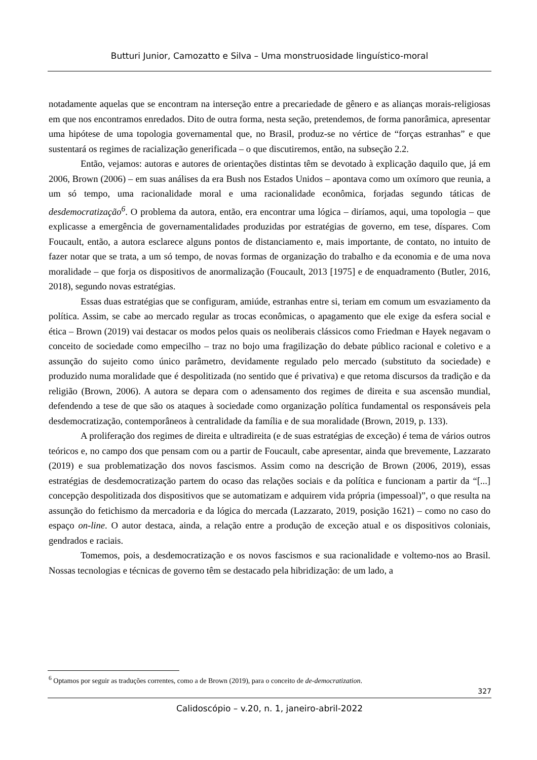Butturi Junior, Camozatto e Silva – Uma monstruosidade linguístico-moral
notadamente aquelas que se encontram na interseção entre a precariedade de gênero e as alianças morais-religiosas em que nos encontramos enredados. Dito de outra forma, nesta seção, pretendemos, de forma panorâmica, apresentar uma hipótese de uma topologia governamental que, no Brasil, produz-se no vértice de “forças estranhas” e que sustentará os regimes de racialização generificada – o que discutiremos, então, na subseção 2.2.
Então, vejamos: autoras e autores de orientações distintas têm se devotado à explicação daquilo que, já em 2006, Brown (2006) – em suas análises da era Bush nos Estados Unidos – apontava como um oxímoro que reunia, a um só tempo, uma racionalidade moral e uma racionalidade econômica, forjadas segundo táticas de desdemocratização<sup>6</sup>. O problema da autora, então, era encontrar uma lógica – diríamos, aqui, uma topologia – que explicasse a emergência de governamentalidades produzidas por estratégias de governo, em tese, díspares. Com Foucault, então, a autora esclarece alguns pontos de distanciamento e, mais importante, de contato, no intuito de fazer notar que se trata, a um só tempo, de novas formas de organização do trabalho e da economia e de uma nova moralidade – que forja os dispositivos de anormalização (Foucault, 2013 [1975] e de enquadramento (Butler, 2016, 2018), segundo novas estratégias.
Essas duas estratégias que se configuram, amiúde, estranhas entre si, teriam em comum um esvaziamento da política. Assim, se cabe ao mercado regular as trocas econômicas, o apagamento que ele exige da esfera social e ética – Brown (2019) vai destacar os modos pelos quais os neoliberais clássicos como Friedman e Hayek negavam o conceito de sociedade como empecilho – traz no bojo uma fragilização do debate público racional e coletivo e a assunção do sujeito como único parâmetro, devidamente regulado pelo mercado (substituto da sociedade) e produzido numa moralidade que é despolitizada (no sentido que é privativa) e que retoma discursos da tradição e da religião (Brown, 2006). A autora se depara com o adensamento dos regimes de direita e sua ascensão mundial, defendendo a tese de que são os ataques à sociedade como organização política fundamental os responsáveis pela desdemocratização, contemporâneos à centralidade da família e de sua moralidade (Brown, 2019, p. 133).
A proliferação dos regimes de direita e ultradireita (e de suas estratégias de exceção) é tema de vários outros teóricos e, no campo dos que pensam com ou a partir de Foucault, cabe apresentar, ainda que brevemente, Lazzarato (2019) e sua problematização dos novos fascismos. Assim como na descrição de Brown (2006, 2019), essas estratégias de desdemocratização partem do ocaso das relações sociais e da política e funcionam a partir da “[...] concepção despolitizada dos dispositivos que se automatizam e adquirem vida própria (impessoal)”, o que resulta na assunção do fetichismo da mercadoria e da lógica do mercada (Lazzarato, 2019, posição 1621) – como no caso do espaço on-line. O autor destaca, ainda, a relação entre a produção de exceção atual e os dispositivos coloniais, gendrados e raciais.
Tomemos, pois, a desdemocratização e os novos fascismos e sua racionalidade e voltemo-nos ao Brasil. Nossas tecnologias e técnicas de governo têm se destacado pela hibridização: de um lado, a
<sup>6</sup> Optamos por seguir as traduções correntes, como a de Brown (2019), para o conceito de de-democratization.
327
Calidoscópio – v.20, n. 1, janeiro-abril-2022